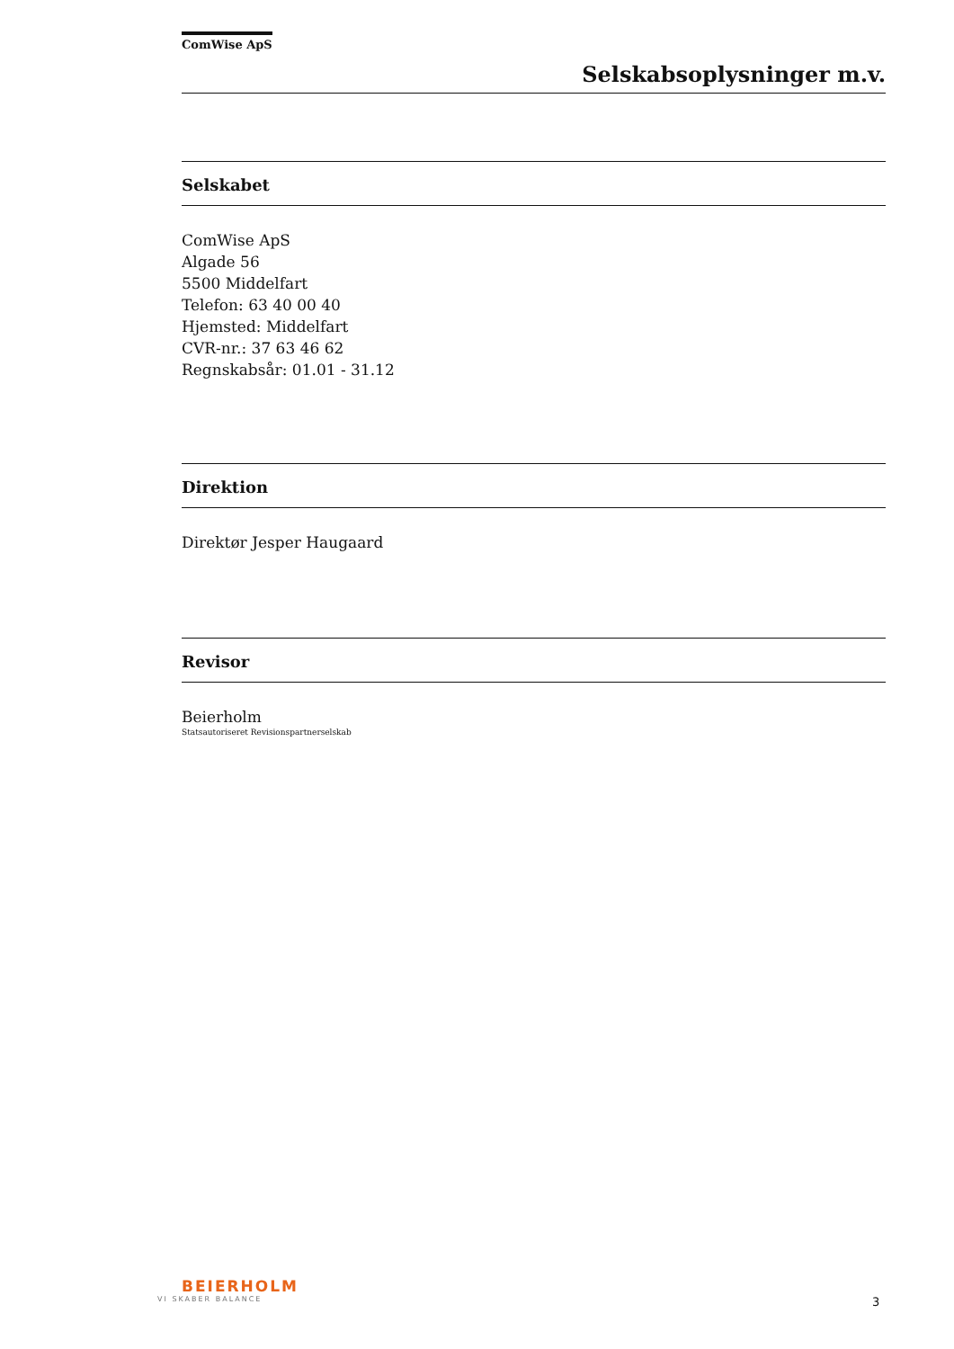ComWise ApS
Selskabsoplysninger m.v.
Selskabet
ComWise ApS
Algade 56
5500 Middelfart
Telefon: 63 40 00 40
Hjemsted: Middelfart
CVR-nr.: 37 63 46 62
Regnskabsår: 01.01 - 31.12
Direktion
Direktør Jesper Haugaard
Revisor
Beierholm
Statsautoriseret Revisionspartnerselskab
BEIERHOLM
VI SKABER BALANCE
3